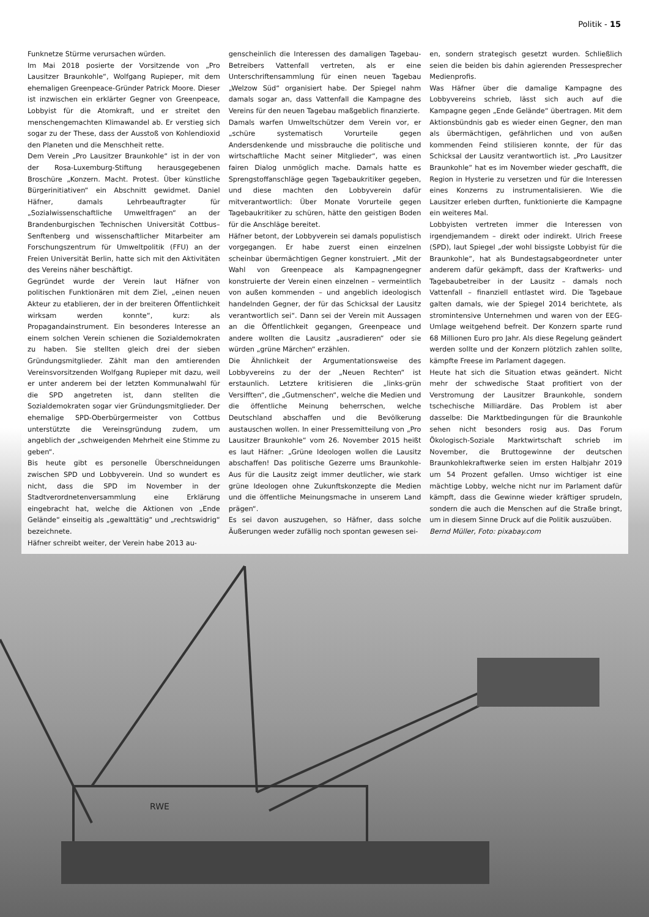Politik - 15
Funknetze Stürme verursachen würden.
Im Mai 2018 posierte der Vorsitzende von „Pro Lausitzer Braunkohle“, Wolfgang Rupieper, mit dem ehemaligen Greenpeace-Gründer Patrick Moore. Dieser ist inzwischen ein erklärter Gegner von Greenpeace, Lobbyist für die Atomkraft, und er streitet den menschengemachten Klimawandel ab. Er verstieg sich sogar zu der These, dass der Ausstoß von Kohlendioxid den Planeten und die Menschheit rette.
Dem Verein „Pro Lausitzer Braunkohle“ ist in der von der Rosa-Luxemburg-Stiftung herausgegebenen Broschüre „Konzern. Macht. Protest. Über künstliche Bürgerinitiativen“ ein Abschnitt gewidmet. Daniel Häfner, damals Lehrbeauftragter für „Sozialwissenschaftliche Umweltfragen“ an der Brandenburgischen Technischen Universität Cottbus–Senftenberg und wissenschaftlicher Mitarbeiter am Forschungszentrum für Umweltpolitik (FFU) an der Freien Universität Berlin, hatte sich mit den Aktivitäten des Vereins näher beschäftigt.
Gegründet wurde der Verein laut Häfner von politischen Funktionären mit dem Ziel, „einen neuen Akteur zu etablieren, der in der breiteren Öffentlichkeit wirksam werden konnte“, kurz: als Propagandainstrument. Ein besonderes Interesse an einem solchen Verein schienen die Sozialdemokraten zu haben. Sie stellten gleich drei der sieben Gründungsmitglieder. Zählt man den amtierenden Vereinsvorsitzenden Wolfgang Rupieper mit dazu, weil er unter anderem bei der letzten Kommunalwahl für die SPD angetreten ist, dann stellten die Sozialdemokraten sogar vier Gründungsmitglieder. Der ehemalige SPD-Oberbürgermeister von Cottbus unterstützte die Vereinsgründung zudem, um angeblich der „schweigenden Mehrheit eine Stimme zu geben“.
Bis heute gibt es personelle Überschneidungen zwischen SPD und Lobbyverein. Und so wundert es nicht, dass die SPD im November in der Stadtverordnetenversammlung eine Erklärung eingebracht hat, welche die Aktionen von „Ende Gelände“ einseitig als „gewalttätig“ und „rechtswidrig“ bezeichnete.
Häfner schreibt weiter, der Verein habe 2013 au-
genscheinlich die Interessen des damaligen Tagebau-Betreibers Vattenfall vertreten, als er eine Unterschriftensammlung für einen neuen Tagebau „Welzow Süd“ organisiert habe. Der Spiegel nahm damals sogar an, dass Vattenfall die Kampagne des Vereins für den neuen Tagebau maßgeblich finanzierte.
Damals warfen Umweltschützer dem Verein vor, er „schüre systematisch Vorurteile gegen Andersdenkende und missbrauche die politische und wirtschaftliche Macht seiner Mitglieder“, was einen fairen Dialog unmöglich mache. Damals hatte es Sprengstoffanschläge gegen Tagebaukritiker gegeben, und diese machten den Lobbyverein dafür mitverantwortlich: Über Monate Vorurteile gegen Tagebaukritiker zu schüren, hätte den geistigen Boden für die Anschläge bereitet.
Häfner betont, der Lobbyverein sei damals populistisch vorgegangen. Er habe zuerst einen einzelnen scheinbar übermächtigen Gegner konstruiert. „Mit der Wahl von Greenpeace als Kampagnengegner konstruierte der Verein einen einzelnen – vermeintlich von außen kommenden – und angeblich ideologisch handelnden Gegner, der für das Schicksal der Lausitz verantwortlich sei“. Dann sei der Verein mit Aussagen an die Öffentlichkeit gegangen, Greenpeace und andere wollten die Lausitz „ausradieren“ oder sie würden „grüne Märchen“ erzählen.
Die Ähnlichkeit der Argumentationsweise des Lobbyvereins zu der der „Neuen Rechten“ ist erstaunlich. Letztere kritisieren die „links-grün Versifften“, die „Gutmenschen“, welche die Medien und die öffentliche Meinung beherrschen, welche Deutschland abschaffen und die Bevölkerung austauschen wollen. In einer Pressemitteilung von „Pro Lausitzer Braunkohle“ vom 26. November 2015 heißt es laut Häfner: „Grüne Ideologen wollen die Lausitz abschaffen! Das politische Gezerre ums Braunkohle-Aus für die Lausitz zeigt immer deutlicher, wie stark grüne Ideologen ohne Zukunftskonzepte die Medien und die öffentliche Meinungsmache in unserem Land prägen“.
Es sei davon auszugehen, so Häfner, dass solche Äußerungen weder zufällig noch spontan gewesen sei-
en, sondern strategisch gesetzt wurden. Schließlich seien die beiden bis dahin agierenden Pressesprecher Medienprofis.
Was Häfner über die damalige Kampagne des Lobbyvereins schrieb, lässt sich auch auf die Kampagne gegen „Ende Gelände“ übertragen. Mit dem Aktionsbündnis gab es wieder einen Gegner, den man als übermächtigen, gefährlichen und von außen kommenden Feind stilisieren konnte, der für das Schicksal der Lausitz verantwortlich ist. „Pro Lausitzer Braunkohle“ hat es im November wieder geschafft, die Region in Hysterie zu versetzen und für die Interessen eines Konzerns zu instrumentalisieren. Wie die Lausitzer erleben durften, funktionierte die Kampagne ein weiteres Mal.
Lobbyisten vertreten immer die Interessen von irgendjemandem – direkt oder indirekt. Ulrich Freese (SPD), laut Spiegel „der wohl bissigste Lobbyist für die Braunkohle“, hat als Bundestagsabgeordneter unter anderem dafür gekämpft, dass der Kraftwerks- und Tagebaubetreiber in der Lausitz – damals noch Vattenfall – finanziell entlastet wird. Die Tagebaue galten damals, wie der Spiegel 2014 berichtete, als stromintensive Unternehmen und waren von der EEG-Umlage weitgehend befreit. Der Konzern sparte rund 68 Millionen Euro pro Jahr. Als diese Regelung geändert werden sollte und der Konzern plötzlich zahlen sollte, kämpfte Freese im Parlament dagegen.
Heute hat sich die Situation etwas geändert. Nicht mehr der schwedische Staat profitiert von der Verstromung der Lausitzer Braunkohle, sondern tschechische Milliardäre. Das Problem ist aber dasselbe: Die Marktbedingungen für die Braunkohle sehen nicht besonders rosig aus. Das Forum Ökologisch-Soziale Marktwirtschaft schrieb im November, die Bruttogewinne der deutschen Braunkohlekraftwerke seien im ersten Halbjahr 2019 um 54 Prozent gefallen. Umso wichtiger ist eine mächtige Lobby, welche nicht nur im Parlament dafür kämpft, dass die Gewinne wieder kräftiger sprudeln, sondern die auch die Menschen auf die Straße bringt, um in diesem Sinne Druck auf die Politik auszuüben.
Bernd Müller, Foto: pixabay.com
RWE